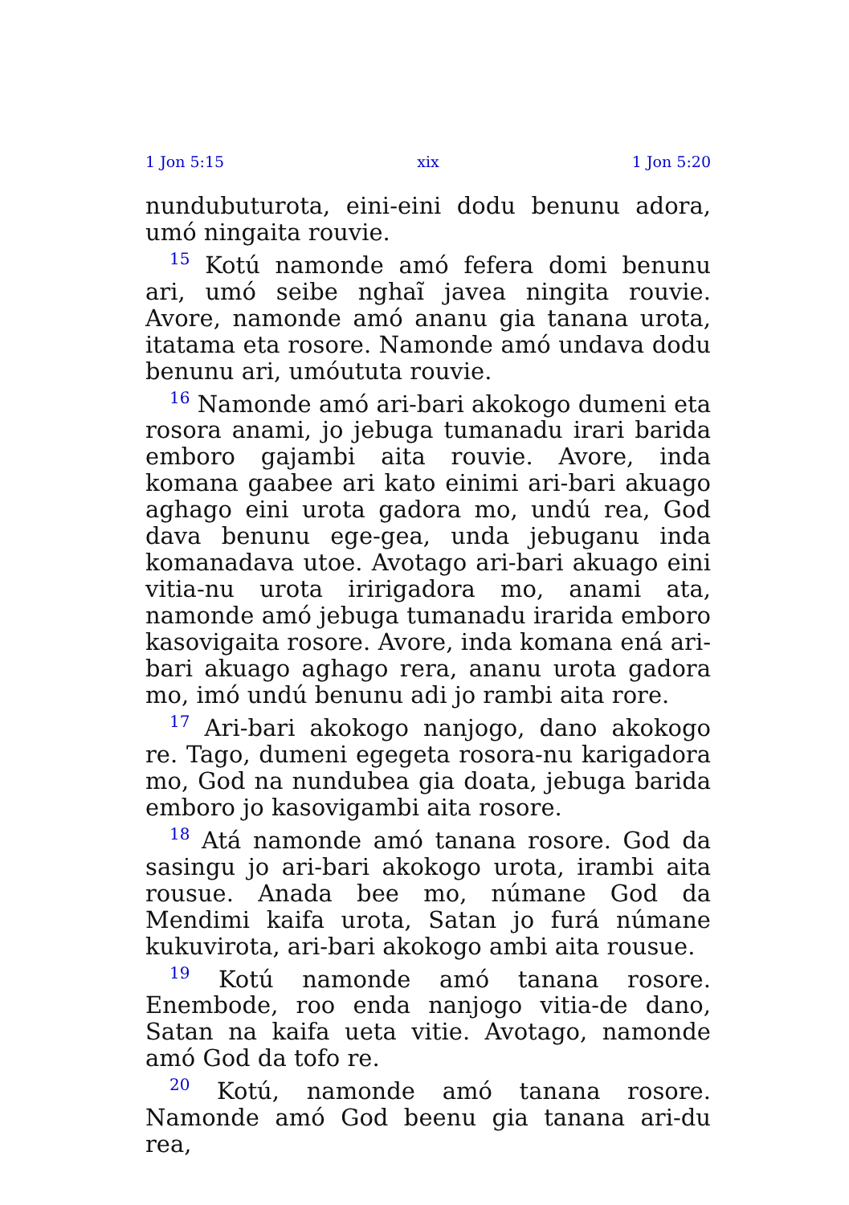1 Jon 5:15 xix 1 Jon 5:20
nundubuturota, eini-eini dodu benunu adora, umó ningaita rouvie.
<sup>15</sup> Kotú namonde amó fefera domi benunu ari, umó seibe nghaĩ javea ningita rouvie. Avore, namonde amó ananu gia tanana urota, itatama eta rosore. Namonde amó undava dodu benunu ari, umóututa rouvie.
<sup>16</sup> Namonde amó ari-bari akokogo dumeni eta rosora anami, jo jebuga tumanadu irari barida emboro gajambi aita rouvie. Avore, inda komana gaabee ari kato einimi ari-bari akuago aghago eini urota gadora mo, undú rea, God dava benunu ege-gea, unda jebuganu inda komanadava utoe. Avotago ari-bari akuago eini vitia-nu urota iririgadora mo, anami ata, namonde amó jebuga tumanadu irarida emboro kasovigaita rosore. Avore, inda komana ená ari-bari akuago aghago rera, ananu urota gadora mo, imó undú benunu adi jo rambi aita rore.
<sup>17</sup> Ari-bari akokogo nanjogo, dano akokogo re. Tago, dumeni egegeta rosora-nu karigadora mo, God na nundubea gia doata, jebuga barida emboro jo kasovigambi aita rosore.
<sup>18</sup> Atá namonde amó tanana rosore. God da sasingu jo ari-bari akokogo urota, irambi aita rousue. Anada bee mo, númane God da Mendimi kaifa urota, Satan jo furá númane kukuvirota, ari-bari akokogo ambi aita rousue.
<sup>19</sup> Kotú namonde amó tanana rosore. Enembode, roo enda nanjogo vitia-de dano, Satan na kaifa ueta vitie. Avotago, namonde amó God da tofo re.
<sup>20</sup> Kotú, namonde amó tanana rosore. Namonde amó God beenu gia tanana ari-du rea,